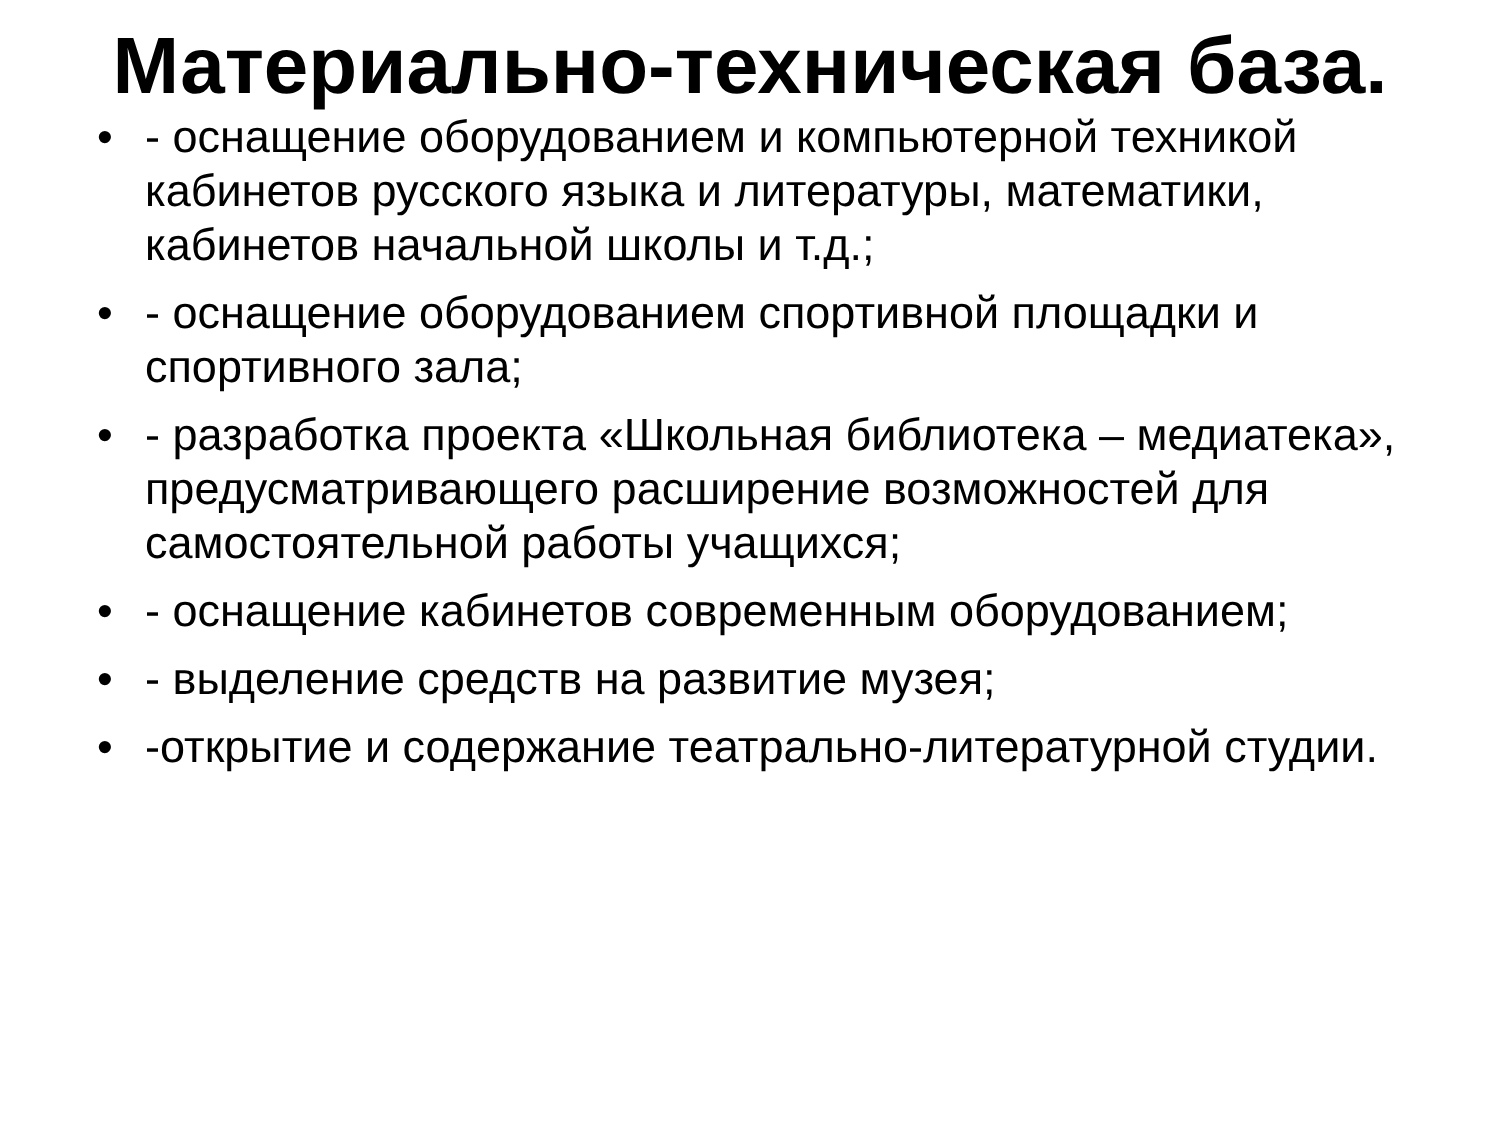Материально-техническая база.
• - оснащение оборудованием и компьютерной техникой кабинетов русского языка и литературы, математики, кабинетов начальной школы и т.д.;
• - оснащение оборудованием спортивной площадки и спортивного зала;
• - разработка проекта «Школьная библиотека – медиатека», предусматривающего расширение возможностей для самостоятельной работы учащихся;
• - оснащение кабинетов современным оборудованием;
• - выделение средств на развитие музея;
• -открытие и содержание театрально-литературной студии.